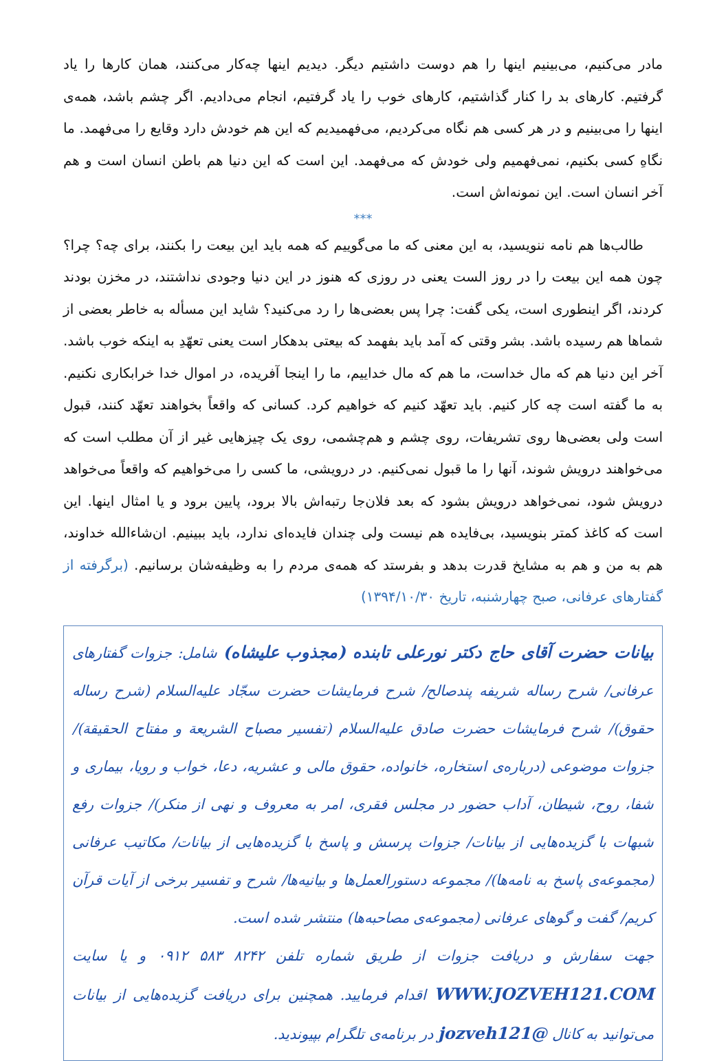مادر می‌کنیم، می‌بینیم اینها را هم دوست داشتیم دیگر. دیدیم اینها چه‌کار می‌کنند، همان کارها را یاد گرفتیم. کارهای بد را کنار گذاشتیم، کارهای خوب را یاد گرفتیم، انجام می‌دادیم. اگر چشم باشد، همه‌ی اینها را می‌بینیم و در هر کسی هم نگاه می‌کردیم، می‌فهمیدیم که این هم خودش دارد وقایع را می‌فهمد. ما نگاهِ کسی بکنیم، نمی‌فهمیم ولی خودش که می‌فهمد. این است که این دنیا هم باطن انسان است و هم آخر انسان است. این نمونه‌اش است.
***
طالب‌ها هم نامه ننویسید، به این معنی که ما می‌گوییم که همه باید این بیعت را بکنند، برای چه؟ چرا؟ چون همه این بیعت را در روز الست یعنی در روزی که هنوز در این دنیا وجودی نداشتند، در مخزن بودند کردند، اگر اینطوری است، یکی گفت: چرا پس بعضی‌ها را رد می‌کنید؟ شاید این مسأله به خاطر بعضی از شماها هم رسیده باشد. بشر وقتی که آمد باید بفهمد که بیعتی بدهکار است یعنی تعهّدِ به اینکه خوب باشد. آخر این دنیا هم که مال خداست، ما هم که مال خداییم، ما را اینجا آفریده، در اموال خدا خرابکاری نکنیم. به ما گفته است چه کار کنیم. باید تعهّد کنیم که خواهیم کرد. کسانی که واقعاً بخواهند تعهّد کنند، قبول است ولی بعضی‌ها روی تشریفات، روی چشم و هم‌چشمی، روی یک چیزهایی غیر از آن مطلب است که می‌خواهند درویش شوند، آنها را ما قبول نمی‌کنیم. در درویشی، ما کسی را می‌خواهیم که واقعاً می‌خواهد درویش شود، نمی‌خواهد درویش بشود که بعد فلان‌جا رتبه‌اش بالا برود، پایین برود و یا امثال اینها. این است که کاغذ کمتر بنویسید، بی‌فایده هم نیست ولی چندان فایده‌ای ندارد، باید ببینیم. ان‌شاءالله خداوند، هم به من و هم به مشایخ قدرت بدهد و بفرستد که همه‌ی مردم را به وظیفه‌شان برسانیم. (برگرفته از گفتارهای عرفانی، صبح چهارشنبه، تاریخ ۱۳۹۴/۱۰/۳۰)
بیانات حضرت آقای حاج دکتر نورعلی تابنده (مجذوب علیشاه) شامل: جزوات گفتارهای عرفانی/ شرح رساله شریفه پندصالح/ شرح فرمایشات حضرت سجّاد علیه‌السلام (شرح رساله حقوق)/ شرح فرمایشات حضرت صادق علیه‌السلام (تفسیر مصباح الشریعة و مفتاح الحقیقة)/ جزوات موضوعی (درباره‌ی استخاره، خانواده، حقوق مالی و عشریه، دعا، خواب و رویا، بیماری و شفا، روح، شیطان، آداب حضور در مجلس فقری، امر به معروف و نهی از منکر)/ جزوات رفع شبهات با گزیده‌هایی از بیانات/ جزوات پرسش و پاسخ با گزیده‌هایی از بیانات/ مکاتیب عرفانی (مجموعه‌ی پاسخ به نامه‌ها)/ مجموعه دستورالعمل‌ها و بیانیه‌ها/ شرح و تفسیر برخی از آیات قرآن کریم/ گفت و گوهای عرفانی (مجموعه‌ی مصاحبه‌ها) منتشر شده است.
جهت سفارش و دریافت جزوات از طریق شماره تلفن ۸۲۴۲ ۵۸۳ ۰۹۱۲ و یا سایت WWW.JOZVEH121.COM اقدام فرمایید. همچنین برای دریافت گزیده‌هایی از بیانات می‌توانید به کانال @jozveh121 در برنامه‌ی تلگرام بپیوندید.